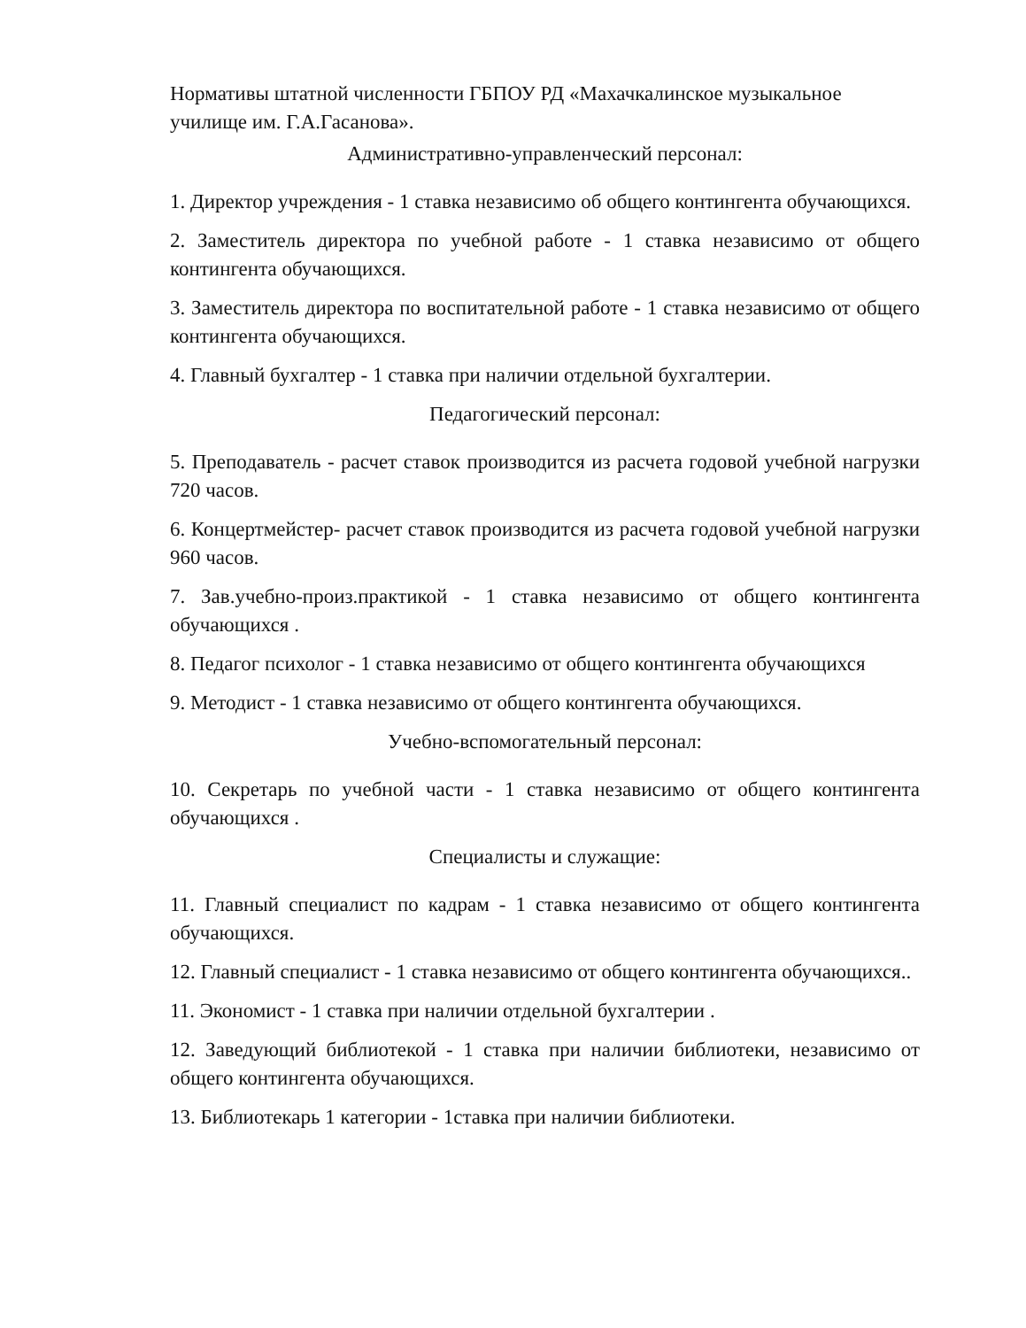Нормативы штатной численности ГБПОУ РД «Махачкалинское музыкальное училище им. Г.А.Гасанова».
Административно-управленческий персонал:
1. Директор учреждения - 1 ставка независимо об общего контингента обучающихся.
2. Заместитель директора по учебной работе - 1 ставка независимо от общего контингента обучающихся.
3. Заместитель директора по воспитательной работе - 1 ставка независимо от общего контингента обучающихся.
4. Главный бухгалтер - 1 ставка при наличии отдельной бухгалтерии.
Педагогический персонал:
5. Преподаватель - расчет ставок производится из расчета годовой учебной нагрузки 720 часов.
6. Концертмейстер- расчет ставок производится из расчета годовой учебной нагрузки 960 часов.
7. Зав.учебно-произ.практикой - 1 ставка независимо от общего контингента обучающихся .
8. Педагог психолог - 1 ставка независимо от общего контингента обучающихся
9. Методист - 1 ставка независимо от общего контингента обучающихся.
Учебно-вспомогательный персонал:
10. Секретарь по учебной части - 1 ставка независимо от общего контингента обучающихся .
Специалисты и служащие:
11. Главный специалист по кадрам - 1 ставка независимо от общего контингента обучающихся.
12. Главный специалист - 1 ставка независимо от общего контингента обучающихся..
11. Экономист - 1 ставка при наличии отдельной бухгалтерии .
12. Заведующий библиотекой - 1 ставка при наличии библиотеки, независимо от общего контингента обучающихся.
13. Библиотекарь 1 категории - 1ставка при наличии библиотеки.